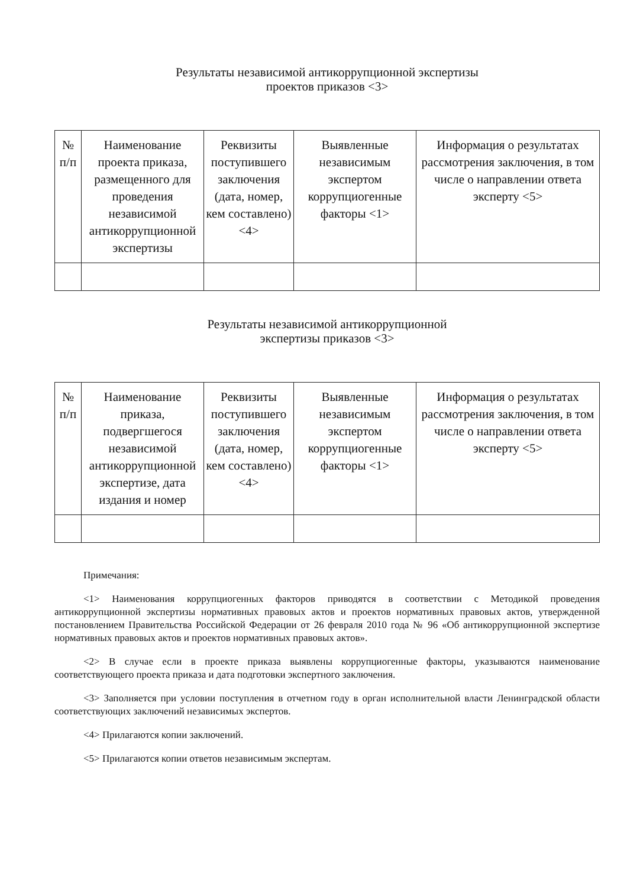Результаты независимой антикоррупционной экспертизы
проектов приказов <3>
| № п/п | Наименование проекта приказа, размещенного для проведения независимой антикоррупционной экспертизы | Реквизиты поступившего заключения (дата, номер, кем составлено) <4> | Выявленные независимым экспертом коррупциогенные факторы <1> | Информация о результатах рассмотрения заключения, в том числе о направлении ответа эксперту <5> |
Результаты независимой антикоррупционной
экспертизы приказов <3>
| № п/п | Наименование приказа, подвергшегося независимой антикоррупционной экспертизе, дата издания и номер | Реквизиты поступившего заключения (дата, номер, кем составлено) <4> | Выявленные независимым экспертом коррупциогенные факторы <1> | Информация о результатах рассмотрения заключения, в том числе о направлении ответа эксперту <5> |
Примечания:
<1> Наименования коррупциогенных факторов приводятся в соответствии с Методикой проведения антикоррупционной экспертизы нормативных правовых актов и проектов нормативных правовых актов, утвержденной постановлением Правительства Российской Федерации от 26 февраля 2010 года № 96 «Об антикоррупционной экспертизе нормативных правовых актов и проектов нормативных правовых актов».
<2> В случае если в проекте приказа выявлены коррупциогенные факторы, указываются наименование соответствующего проекта приказа и дата подготовки экспертного заключения.
<3> Заполняется при условии поступления в отчетном году в орган исполнительной власти Ленинградской области соответствующих заключений независимых экспертов.
<4> Прилагаются копии заключений.
<5> Прилагаются копии ответов независимым экспертам.